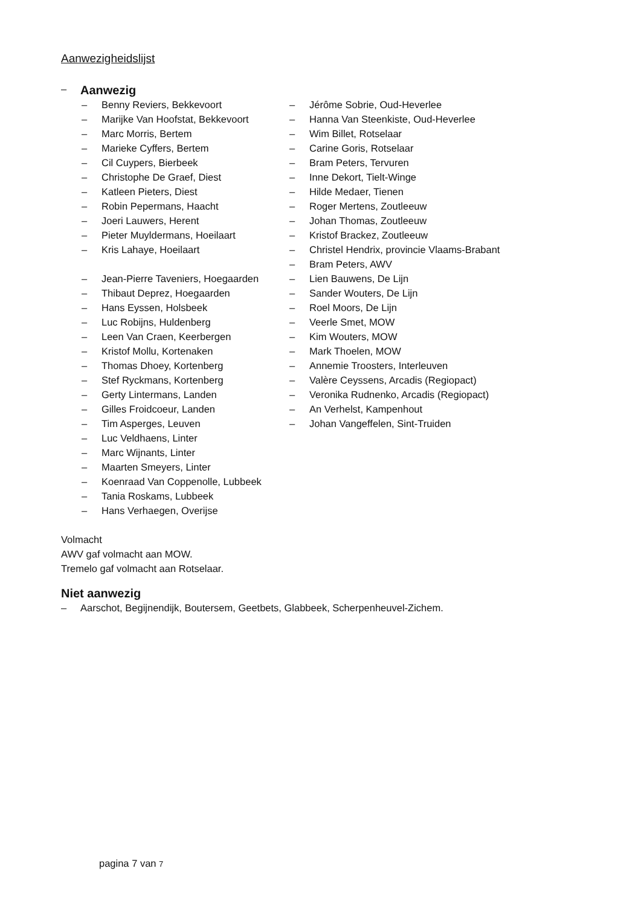Aanwezigheidslijst
–
Aanwezig
– Benny Reviers, Bekkevoort
– Marijke Van Hoofstat, Bekkevoort
– Marc Morris, Bertem
– Marieke Cyffers, Bertem
– Cil Cuypers, Bierbeek
– Christophe De Graef, Diest
– Katleen Pieters, Diest
– Robin Pepermans, Haacht
– Joeri Lauwers, Herent
– Pieter Muyldermans, Hoeilaart
– Kris Lahaye, Hoeilaart
– Jean-Pierre Taveniers, Hoegaarden
– Thibaut Deprez, Hoegaarden
– Hans Eyssen, Holsbeek
– Luc Robijns, Huldenberg
– Leen Van Craen, Keerbergen
– Kristof Mollu, Kortenaken
– Thomas Dhoey, Kortenberg
– Stef Ryckmans, Kortenberg
– Gerty Lintermans, Landen
– Gilles Froidcoeur, Landen
– Tim Asperges, Leuven
– Luc Veldhaens, Linter
– Marc Wijnants, Linter
– Maarten Smeyers, Linter
– Koenraad Van Coppenolle, Lubbeek
– Tania Roskams, Lubbeek
– Hans Verhaegen, Overijse
– Jérôme Sobrie, Oud-Heverlee
– Hanna Van Steenkiste, Oud-Heverlee
– Wim Billet, Rotselaar
– Carine Goris, Rotselaar
– Bram Peters, Tervuren
– Inne Dekort, Tielt-Winge
– Hilde Medaer, Tienen
– Roger Mertens, Zoutleeuw
– Johan Thomas, Zoutleeuw
– Kristof Brackez, Zoutleeuw
– Christel Hendrix, provincie Vlaams-Brabant
– Bram Peters, AWV
– Lien Bauwens, De Lijn
– Sander Wouters, De Lijn
– Roel Moors, De Lijn
– Veerle Smet, MOW
– Kim Wouters, MOW
– Mark Thoelen, MOW
– Annemie Troosters, Interleuven
– Valère Ceyssens, Arcadis (Regiopact)
– Veronika Rudnenko, Arcadis (Regiopact)
– An Verhelst, Kampenhout
– Johan Vangeffelen, Sint-Truiden
Volmacht
AWV gaf volmacht aan MOW.
Tremelo gaf volmacht aan Rotselaar.
Niet aanwezig
– Aarschot, Begijnendijk, Boutersem, Geetbets, Glabbeek, Scherpenheuvel-Zichem.
pagina 7 van 7